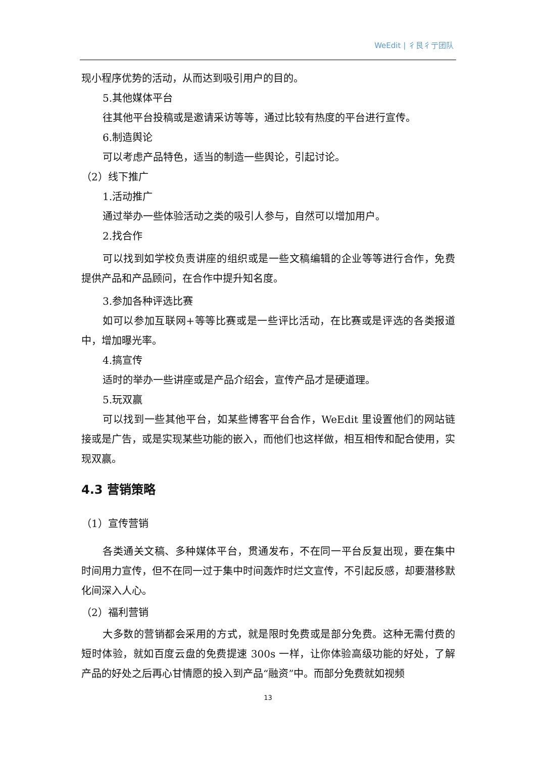WeEdit | 彳艮彳亍团队
现小程序优势的活动，从而达到吸引用户的目的。
5.其他媒体平台
往其他平台投稿或是邀请采访等等，通过比较有热度的平台进行宣传。
6.制造舆论
可以考虑产品特色，适当的制造一些舆论，引起讨论。
（2）线下推广
1.活动推广
通过举办一些体验活动之类的吸引人参与，自然可以增加用户。
2.找合作
可以找到如学校负责讲座的组织或是一些文稿编辑的企业等等进行合作，免费提供产品和产品顾问，在合作中提升知名度。
3.参加各种评选比赛
如可以参加互联网+等等比赛或是一些评比活动，在比赛或是评选的各类报道中，增加曝光率。
4.搞宣传
适时的举办一些讲座或是产品介绍会，宣传产品才是硬道理。
5.玩双赢
可以找到一些其他平台，如某些博客平台合作，WeEdit 里设置他们的网站链接或是广告，或是实现某些功能的嵌入，而他们也这样做，相互相传和配合使用，实现双赢。
4.3 营销策略
（1）宣传营销
各类通关文稿、多种媒体平台，贯通发布，不在同一平台反复出现，要在集中时间用力宣传，但不在同一过于集中时间轰炸时烂文宣传，不引起反感，却要潜移默化间深入人心。
（2）福利营销
大多数的营销都会采用的方式，就是限时免费或是部分免费。这种无需付费的短时体验，就如百度云盘的免费提速 300s 一样，让你体验高级功能的好处，了解产品的好处之后再心甘情愿的投入到产品“融资”中。而部分免费就如视频
13